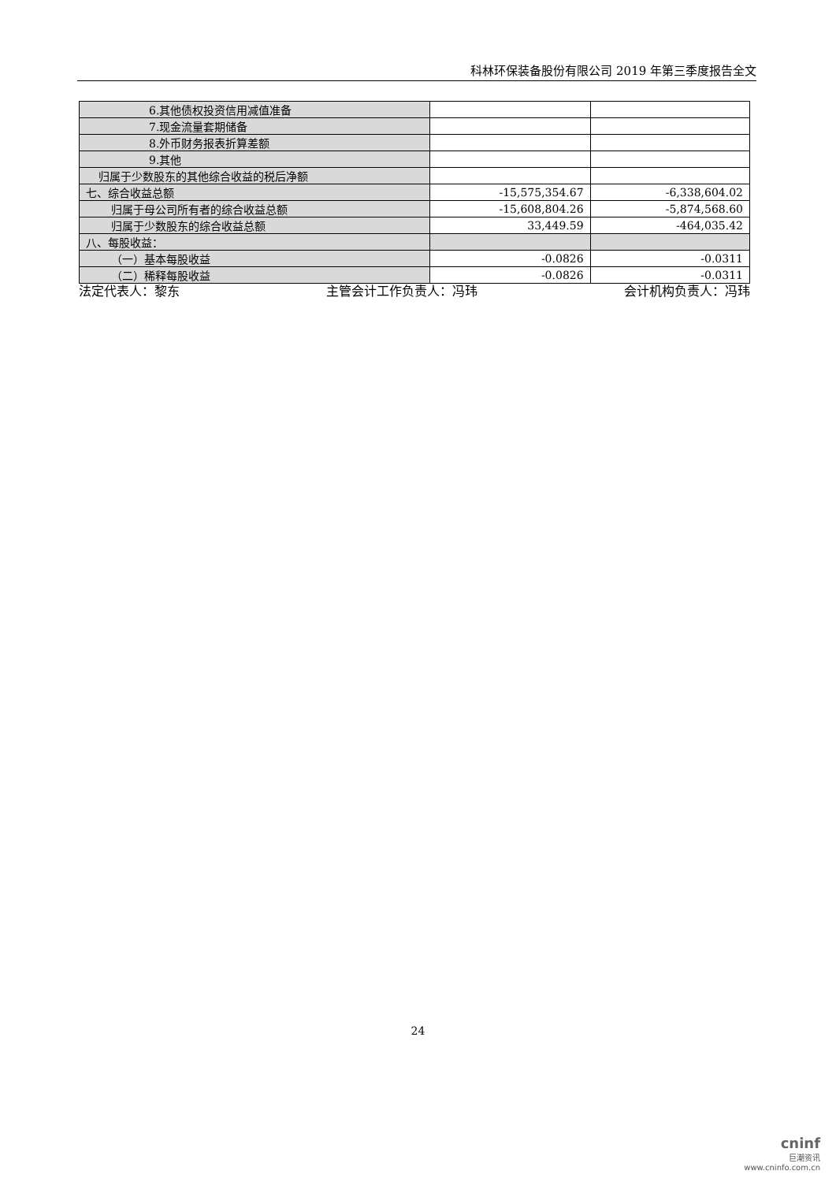科林环保装备股份有限公司 2019 年第三季度报告全文
| 6.其他债权投资信用减值准备 | | |
| 7.现金流量套期储备 | | |
| 8.外币财务报表折算差额 | | |
| 9.其他 | | |
| 归属于少数股东的其他综合收益的税后净额 | | |
| 七、综合收益总额 | -15,575,354.67 | -6,338,604.02 |
| 归属于母公司所有者的综合收益总额 | -15,608,804.26 | -5,874,568.60 |
| 归属于少数股东的综合收益总额 | 33,449.59 | -464,035.42 |
| 八、每股收益： | | |
| （一）基本每股收益 | -0.0826 | -0.0311 |
| （二）稀释每股收益 | -0.0826 | -0.0311 |
法定代表人：黎东 主管会计工作负责人：冯玮 会计机构负责人：冯玮
24
cninf
巨潮资讯
www.cninfo.com.cn